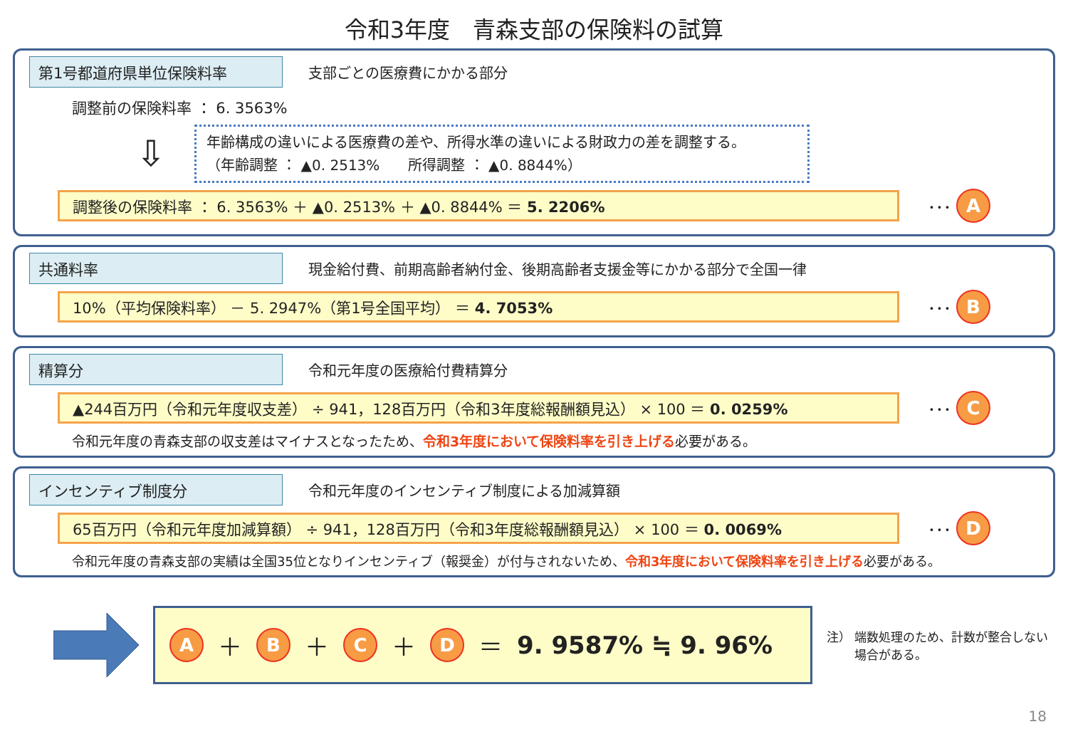令和3年度　青森支部の保険料の試算
第1号都道府県単位保険料率 支部ごとの医療費にかかる部分
調整前の保険料率 ： 6. 3563%
⇩
年齢構成の違いによる医療費の差や、所得水準の違いによる財政力の差を調整する。
（年齢調整 ： ▲0. 2513%　　所得調整 ： ▲0. 8844%）
調整後の保険料率 ： 6. 3563% ＋ ▲0. 2513% ＋ ▲0. 8844% ＝ 5. 2206%
･･･ A
共通料率 現金給付費、前期高齢者納付金、後期高齢者支援金等にかかる部分で全国一律
10%（平均保険料率） － 5. 2947%（第1号全国平均） ＝ 4. 7053%
･･･ B
精算分 令和元年度の医療給付費精算分
▲244百万円（令和元年度収支差） ÷ 941，128百万円（令和3年度総報酬額見込） × 100 ＝ 0. 0259%
･･･ C
令和元年度の青森支部の収支差はマイナスとなったため、令和3年度において保険料率を引き上げる必要がある。
インセンティブ制度分 令和元年度のインセンティブ制度による加減算額
65百万円（令和元年度加減算額） ÷ 941，128百万円（令和3年度総報酬額見込） × 100 ＝ 0. 0069%
･･･ D
令和元年度の青森支部の実績は全国35位となりインセンティブ（報奨金）が付与されないため、令和3年度において保険料率を引き上げる必要がある。
A ＋ B ＋ C ＋ D ＝ 9. 9587% ≒ 9. 96%
注） 端数処理のため、計数が整合しない
　　 場合がある。
18